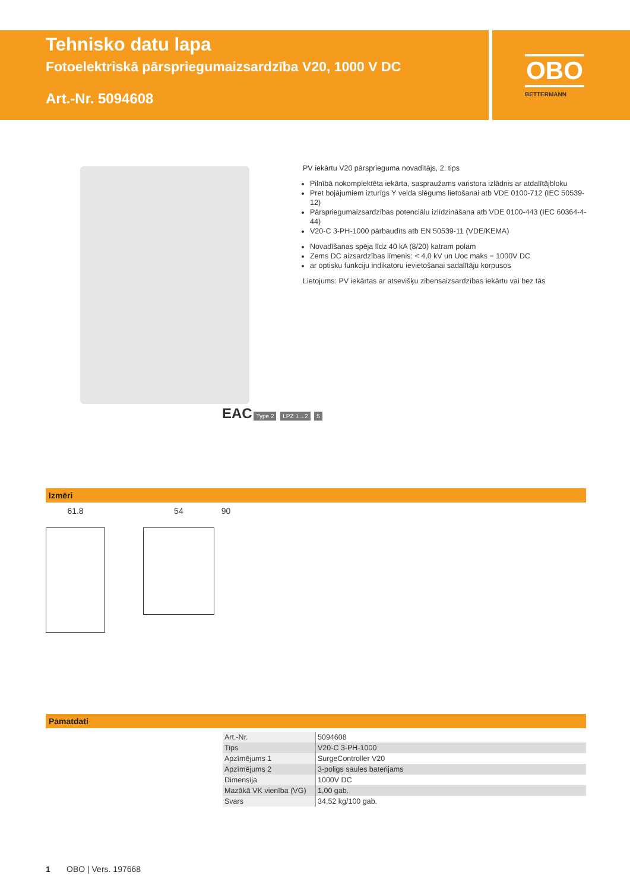Tehnisko datu lapa
Fotoelektriskā pārspriegumaizsardzība V20, 1000 V DC
Art.-Nr. 5094608
OBO
BETTERMANN
PV iekārtu V20 pārsprieguma novadītājs, 2. tips
Pilnībā nokomplektēta iekārta, saspraužams varistora izlādnis ar atdalītājbloku
Pret bojājumiem izturīgs Y veida slēgums lietošanai atb VDE 0100-712 (IEC 50539-12)
Pārspriegumaizsardzības potenciālu izlīdzināšana atb VDE 0100-443 (IEC 60364-4-44)
V20-C 3-PH-1000 pārbaudīts atb EN 50539-11 (VDE/KEMA)
Novadīšanas spēja līdz 40 kA (8/20) katram polam
Zems DC aizsardzības līmenis: < 4,0 kV un Uoc maks = 1000V DC
ar optisku funkciju indikatoru ievietošanai sadalītāju korpusos
Lietojums: PV iekārtas ar atsevišķu zibensaizsardzības iekārtu vai bez tās
EAC Type 2 LPZ 1→2 5
Izmēri
61.8 54
90
Pamatdati
| Art.-Nr. | 5094608 |
| Tips | V20-C 3-PH-1000 |
| Apzīmējums 1 | SurgeController V20 |
| Apzīmējums 2 | 3-poligs saules baterijams |
| Dimensija | 1000V DC |
| Mazākā VK vienība (VG) | 1,00 gab. |
| Svars | 34,52 kg/100 gab. |
1 OBO | Vers. 197668